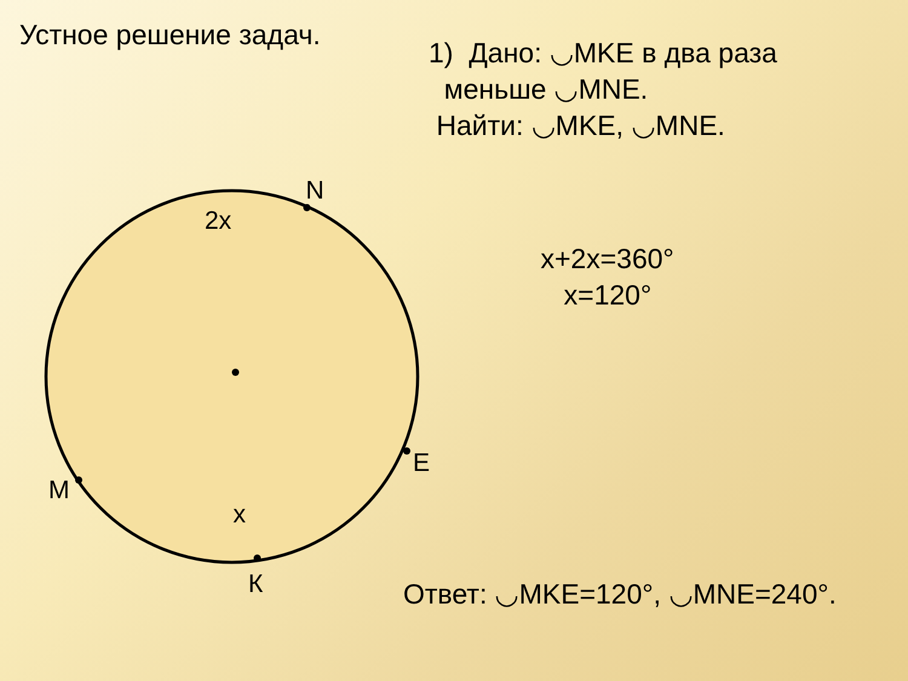Устное решение задач.
1) Дано: ◡MKE в два раза
меньше ◡MNE.
Найти: ◡MKE, ◡MNE.
N
2x
E
M
x
К
x+2x=360°
x=120°
Ответ: ◡MKE=120°, ◡MNE=240°.